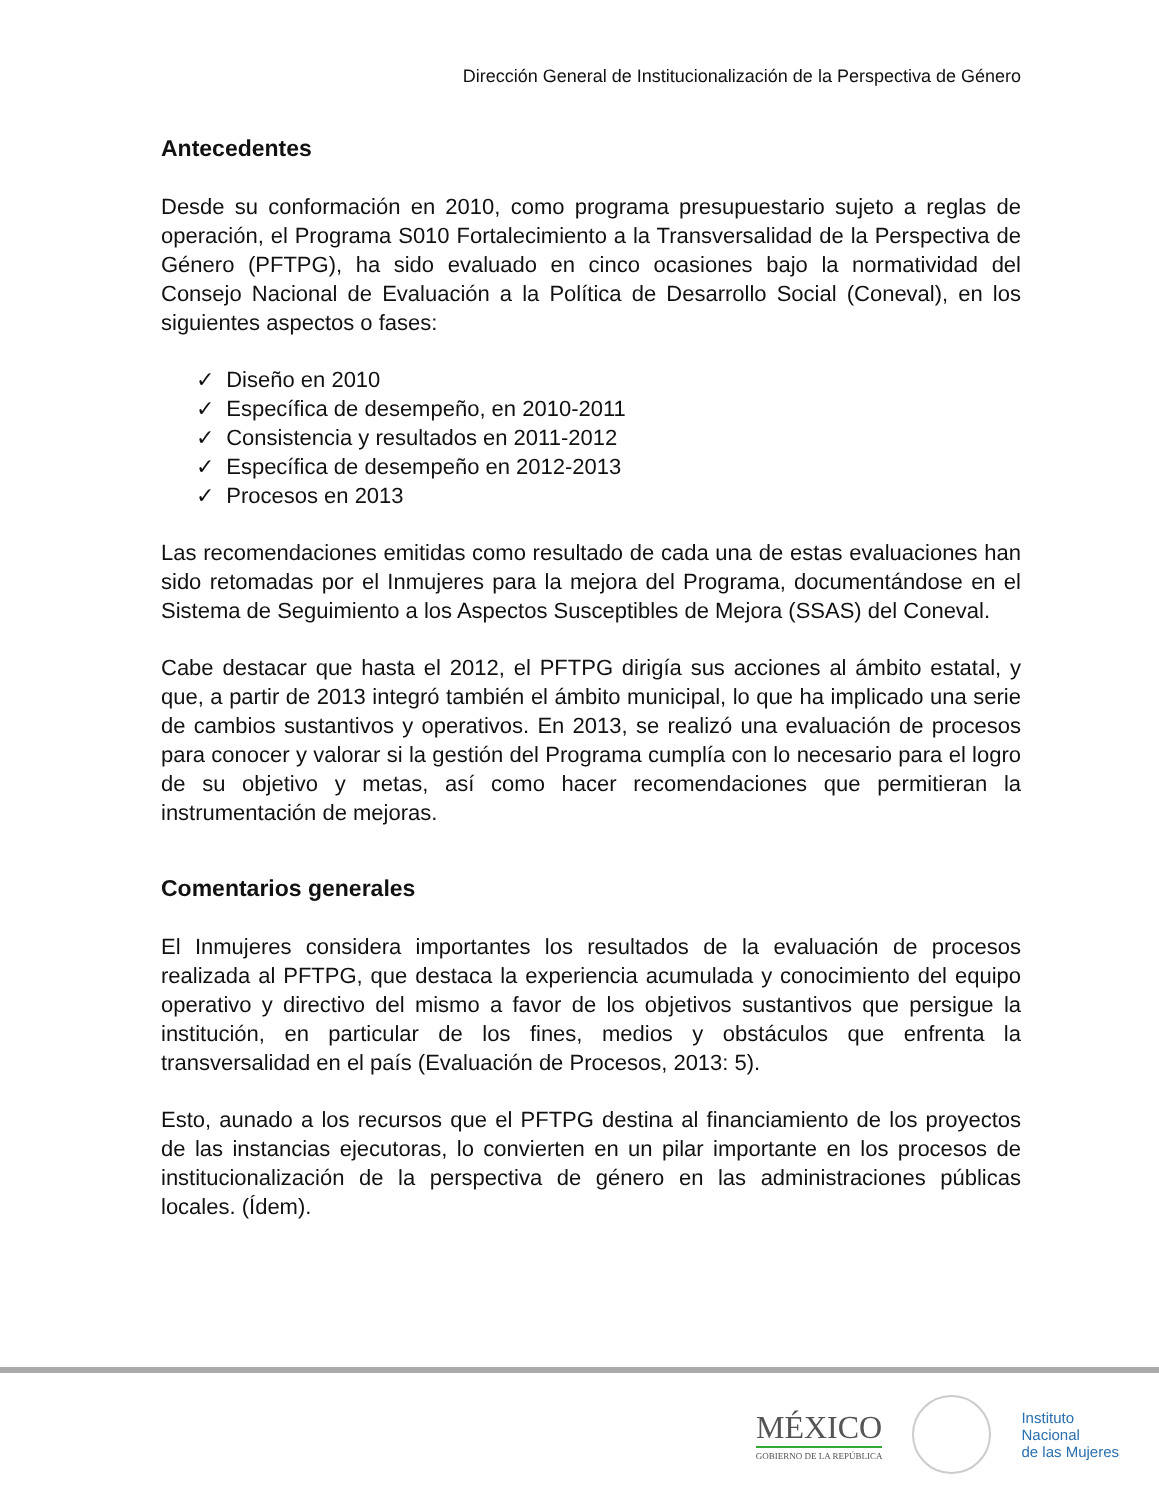Dirección General de Institucionalización de la Perspectiva de Género
Antecedentes
Desde su conformación en 2010, como programa presupuestario sujeto a reglas de operación, el Programa S010 Fortalecimiento a la Transversalidad de la Perspectiva de Género (PFTPG), ha sido evaluado en cinco ocasiones bajo la normatividad del Consejo Nacional de Evaluación a la Política de Desarrollo Social (Coneval), en los siguientes aspectos o fases:
✓ Diseño en 2010
✓ Específica de desempeño, en 2010-2011
✓ Consistencia y resultados en 2011-2012
✓ Específica de desempeño en 2012-2013
✓ Procesos en 2013
Las recomendaciones emitidas como resultado de cada una de estas evaluaciones han sido retomadas por el Inmujeres para la mejora del Programa, documentándose en el Sistema de Seguimiento a los Aspectos Susceptibles de Mejora (SSAS) del Coneval.
Cabe destacar que hasta el 2012, el PFTPG dirigía sus acciones al ámbito estatal, y que, a partir de 2013 integró también el ámbito municipal, lo que ha implicado una serie de cambios sustantivos y operativos. En 2013, se realizó una evaluación de procesos para conocer y valorar si la gestión del Programa cumplía con lo necesario para el logro de su objetivo y metas, así como hacer recomendaciones que permitieran la instrumentación de mejoras.
Comentarios generales
El Inmujeres considera importantes los resultados de la evaluación de procesos realizada al PFTPG, que destaca la experiencia acumulada y conocimiento del equipo operativo y directivo del mismo a favor de los objetivos sustantivos que persigue la institución, en particular de los fines, medios y obstáculos que enfrenta la transversalidad en el país (Evaluación de Procesos, 2013: 5).
Esto, aunado a los recursos que el PFTPG destina al financiamiento de los proyectos de las instancias ejecutoras, lo convierten en un pilar importante en los procesos de institucionalización de la perspectiva de género en las administraciones públicas locales. (Ídem).
MÉXICO
GOBIERNO DE LA REPÚBLICA
Instituto
Nacional
de las Mujeres